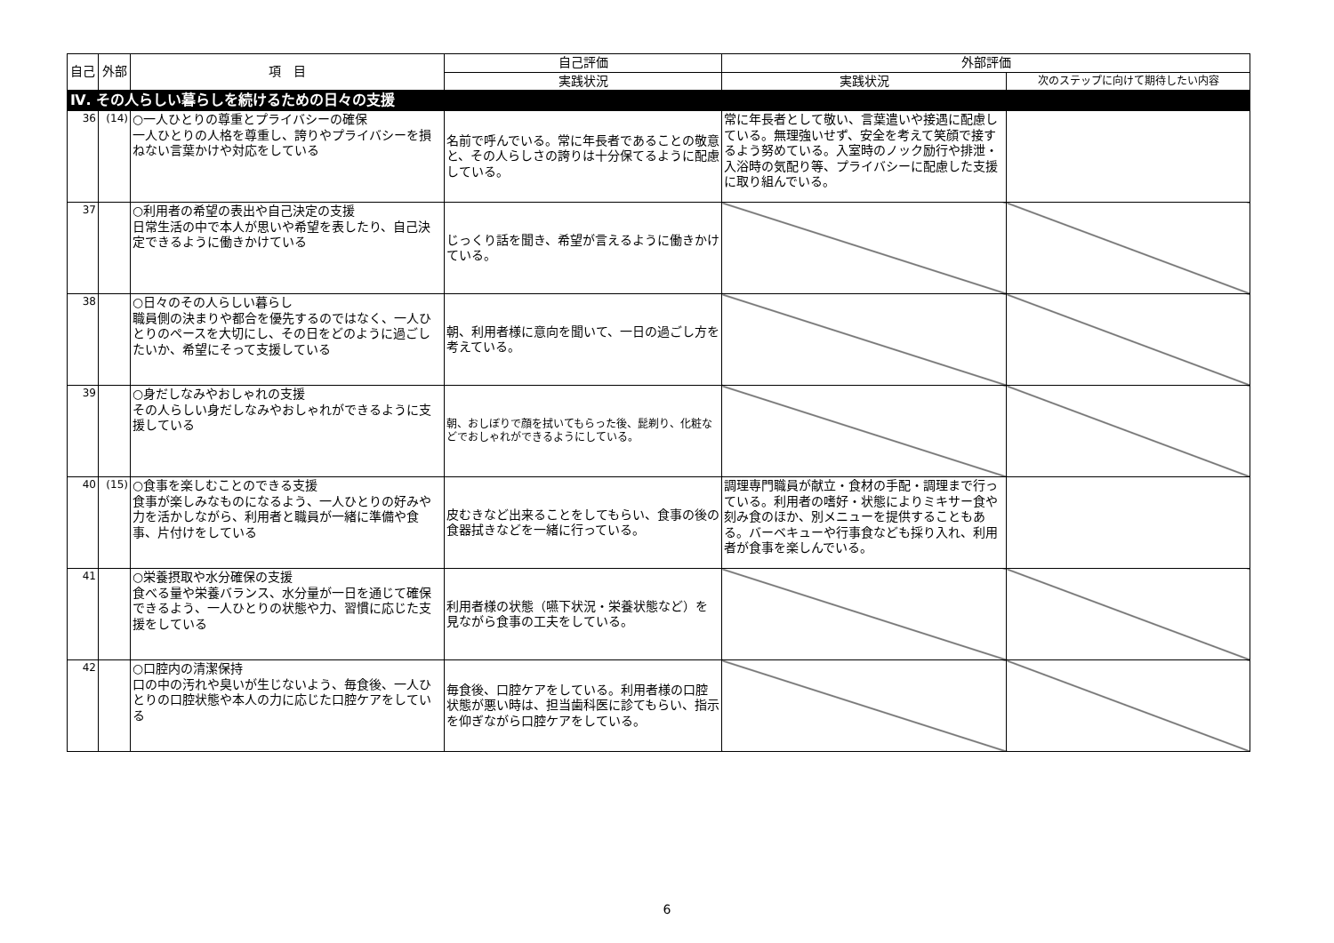| 自己 | 外部 | 項 目 | 自己評価 | 外部評価 | |
| --- | --- | --- | --- | --- | --- |
| | | | 実践状況 | 実践状況 | 次のステップに向けて期待したい内容 |
| Ⅳ. その人らしい暮らしを続けるための日々の支援 | | | | | |
| 36 | (14) | ○一人ひとりの尊重とプライバシーの確保 一人ひとりの人格を尊重し、誇りやプライバシーを損ねない言葉かけや対応をしている | 名前で呼んでいる。常に年長者であることの敬意と、その人らしさの誇りは十分保てるように配慮している。 | 常に年長者として敬い、言葉遣いや接遇に配慮している。無理強いせず、安全を考えて笑顔で接するよう努めている。入室時のノック励行や排泄・入浴時の気配り等、プライバシーに配慮した支援に取り組んでいる。 | |
| 37 | | ○利用者の希望の表出や自己決定の支援 日常生活の中で本人が思いや希望を表したり、自己決定できるように働きかけている | じっくり話を聞き、希望が言えるように働きかけている。 | | |
| 38 | | ○日々のその人らしい暮らし 職員側の決まりや都合を優先するのではなく、一人ひとりのペースを大切にし、その日をどのように過ごしたいか、希望にそって支援している | 朝、利用者様に意向を聞いて、一日の過ごし方を考えている。 | | |
| 39 | | ○身だしなみやおしゃれの支援 その人らしい身だしなみやおしゃれができるように支援している | 朝、おしぼりで顔を拭いてもらった後、髭剃り、化粧などでおしゃれができるようにしている。 | | |
| 40 | (15) | ○食事を楽しむことのできる支援 食事が楽しみなものになるよう、一人ひとりの好みや力を活かしながら、利用者と職員が一緒に準備や食事、片付けをしている | 皮むきなど出来ることをしてもらい、食事の後の食器拭きなどを一緒に行っている。 | 調理専門職員が献立・食材の手配・調理まで行っている。利用者の嗜好・状態によりミキサー食や刻み食のほか、別メニューを提供することもある。バーベキューや行事食なども採り入れ、利用者が食事を楽しんでいる。 | |
| 41 | | ○栄養摂取や水分確保の支援 食べる量や栄養バランス、水分量が一日を通じて確保できるよう、一人ひとりの状態や力、習慣に応じた支援をしている | 利用者様の状態（嚥下状況・栄養状態など）を見ながら食事の工夫をしている。 | | |
| 42 | | ○口腔内の清潔保持 口の中の汚れや臭いが生じないよう、毎食後、一人ひとりの口腔状態や本人の力に応じた口腔ケアをしている | 毎食後、口腔ケアをしている。利用者様の口腔状態が悪い時は、担当歯科医に診てもらい、指示を仰ぎながら口腔ケアをしている。 | | |
6